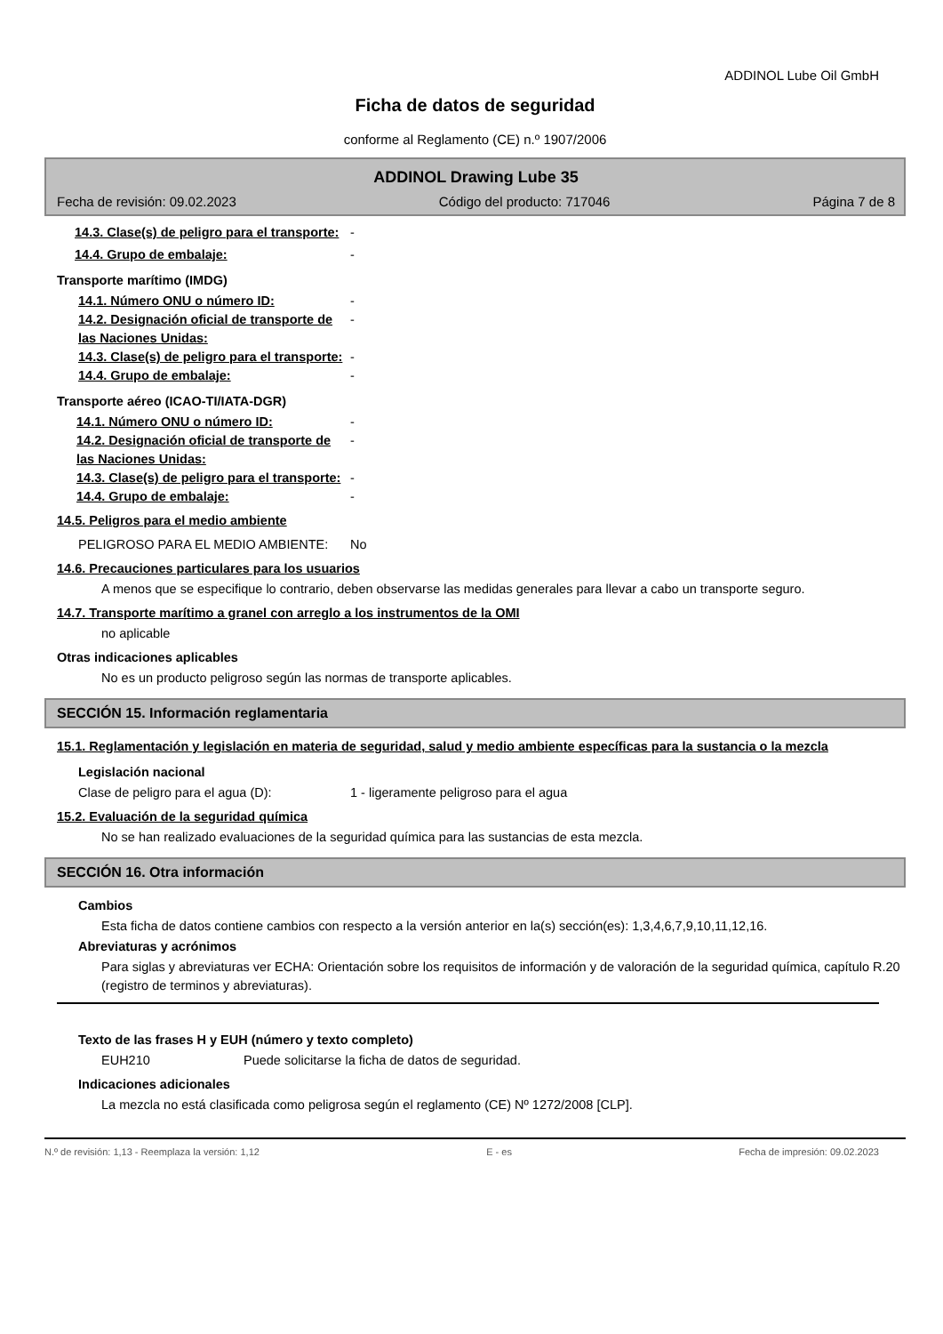ADDINOL Lube Oil GmbH
Ficha de datos de seguridad
conforme al Reglamento (CE) n.º 1907/2006
ADDINOL Drawing Lube 35
Fecha de revisión: 09.02.2023 Código del producto: 717046 Página 7 de 8
14.3. Clase(s) de peligro para el transporte:
-
14.4. Grupo de embalaje: -
Transporte marítimo (IMDG)
14.1. Número ONU o número ID: -
14.2. Designación oficial de transporte de las Naciones Unidas:
-
14.3. Clase(s) de peligro para el transporte:
-
14.4. Grupo de embalaje: -
Transporte aéreo (ICAO-TI/IATA-DGR)
14.1. Número ONU o número ID: -
14.2. Designación oficial de transporte de las Naciones Unidas:
-
14.3. Clase(s) de peligro para el transporte:
-
14.4. Grupo de embalaje: -
14.5. Peligros para el medio ambiente
PELIGROSO PARA EL MEDIO AMBIENTE: No
14.6. Precauciones particulares para los usuarios
A menos que se especifique lo contrario, deben observarse las medidas generales para llevar a cabo un transporte seguro.
14.7. Transporte marítimo a granel con arreglo a los instrumentos de la OMI
no aplicable
Otras indicaciones aplicables
No es un producto peligroso según las normas de transporte aplicables.
SECCIÓN 15. Información reglamentaria
15.1. Reglamentación y legislación en materia de seguridad, salud y medio ambiente específicas para la sustancia o la mezcla
Legislación nacional
Clase de peligro para el agua (D): 1 - ligeramente peligroso para el agua
15.2. Evaluación de la seguridad química
No se han realizado evaluaciones de la seguridad química para las sustancias de esta mezcla.
SECCIÓN 16. Otra información
Cambios
Esta ficha de datos contiene cambios con respecto a la versión anterior en la(s) sección(es): 1,3,4,6,7,9,10,11,12,16.
Abreviaturas y acrónimos
Para siglas y abreviaturas ver ECHA: Orientación sobre los requisitos de información y de valoración de la seguridad química, capítulo R.20 (registro de terminos y abreviaturas).
Texto de las frases H y EUH (número y texto completo)
EUH210 Puede solicitarse la ficha de datos de seguridad.
Indicaciones adicionales
La mezcla no está clasificada como peligrosa según el reglamento (CE) Nº 1272/2008 [CLP].
N.º de revisión: 1,13 - Reemplaza la versión: 1,12 E - es Fecha de impresión: 09.02.2023